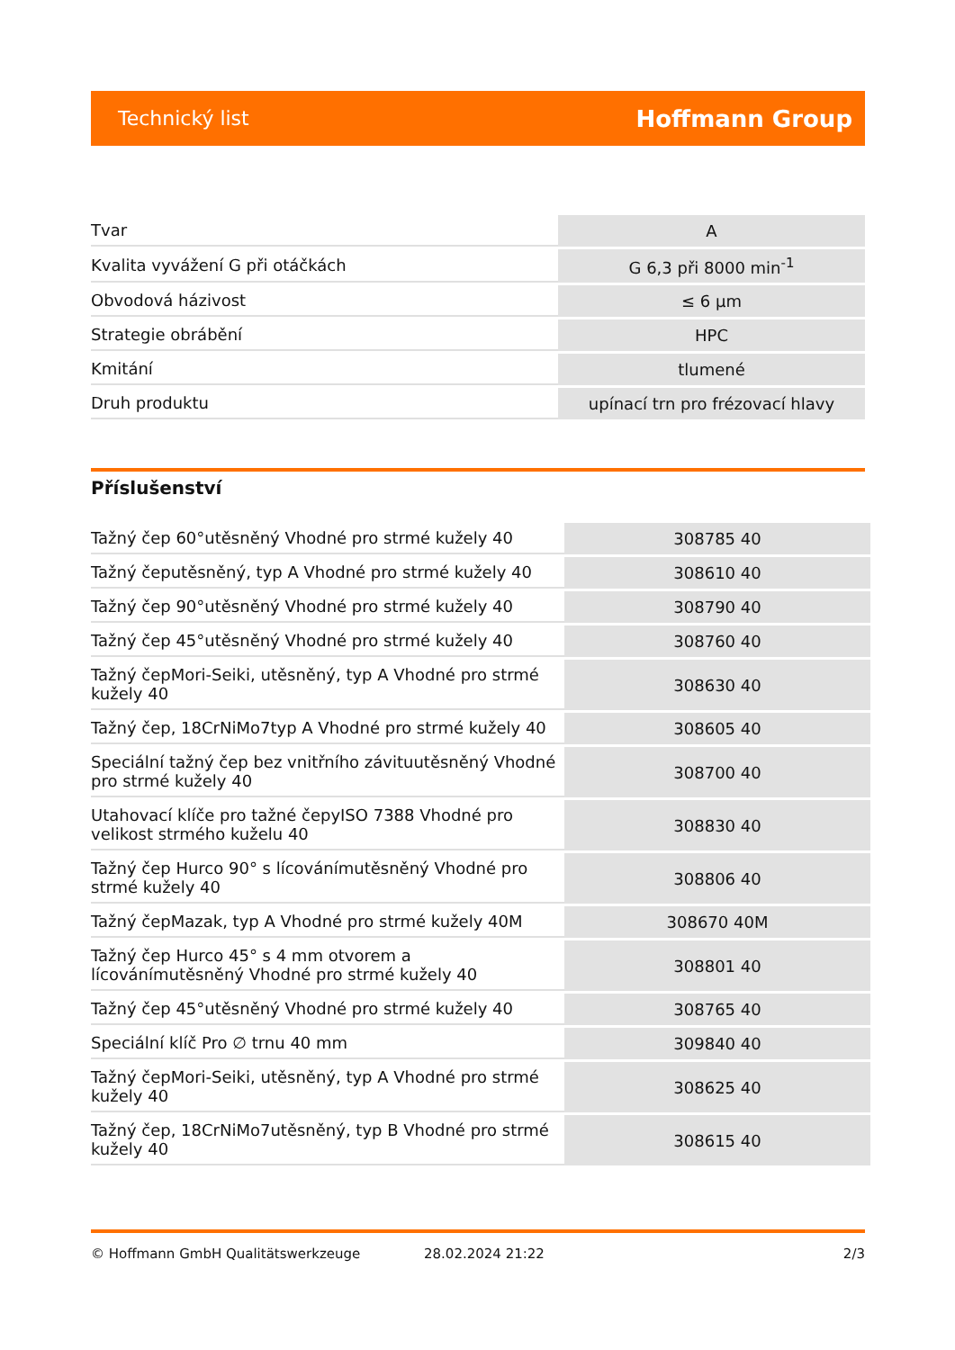Technický list Hoffmann Group
| Tvar | A |
| Kvalita vyvážení G při otáčkách | G 6,3 při 8000 min<sup>-1</sup> |
| Obvodová házivost | ≤ 6 µm |
| Strategie obrábění | HPC |
| Kmitání | tlumené |
| Druh produktu | upínací trn pro frézovací hlavy |
Příslušenství
| Tažný čep 60°utěsněný Vhodné pro strmé kužely 40 | 308785 40 |
| Tažný čeputěsněný, typ A Vhodné pro strmé kužely 40 | 308610 40 |
| Tažný čep 90°utěsněný Vhodné pro strmé kužely 40 | 308790 40 |
| Tažný čep 45°utěsněný Vhodné pro strmé kužely 40 | 308760 40 |
| Tažný čepMori-Seiki, utěsněný, typ A Vhodné pro strmé kužely 40 | 308630 40 |
| Tažný čep, 18CrNiMo7typ A Vhodné pro strmé kužely 40 | 308605 40 |
| Speciální tažný čep bez vnitřního závituutěsněný Vhodné pro strmé kužely 40 | 308700 40 |
| Utahovací klíče pro tažné čepyISO 7388 Vhodné pro velikost strmého kuželu 40 | 308830 40 |
| Tažný čep Hurco 90° s lícovánímutěsněný Vhodné pro strmé kužely 40 | 308806 40 |
| Tažný čepMazak, typ A Vhodné pro strmé kužely 40M | 308670 40M |
| Tažný čep Hurco 45° s 4 mm otvorem a lícovánímutěsněný Vhodné pro strmé kužely 40 | 308801 40 |
| Tažný čep 45°utěsněný Vhodné pro strmé kužely 40 | 308765 40 |
| Speciální klíč Pro ∅ trnu 40 mm | 309840 40 |
| Tažný čepMori-Seiki, utěsněný, typ A Vhodné pro strmé kužely 40 | 308625 40 |
| Tažný čep, 18CrNiMo7utěsněný, typ B Vhodné pro strmé kužely 40 | 308615 40 |
© Hoffmann GmbH Qualitätswerkzeuge 28.02.2024 21:22 2/3